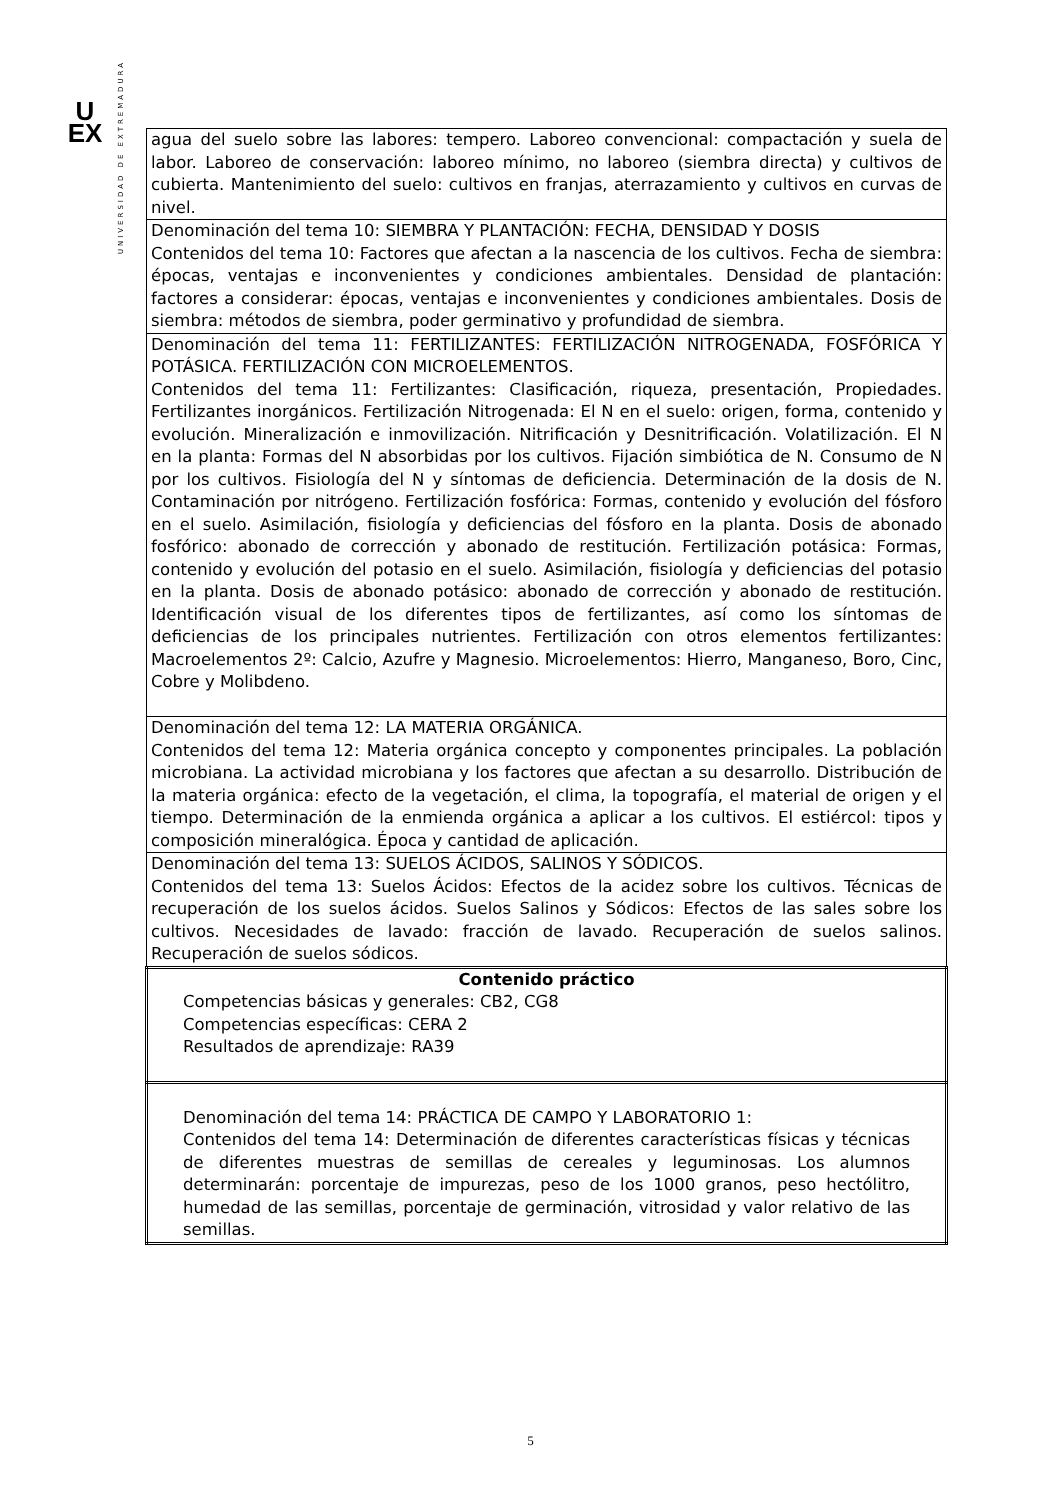U
EX
UNIVERSIDAD DE EXTREMADURA
| agua del suelo sobre las labores: tempero. Laboreo convencional: compactación y suela de labor. Laboreo de conservación: laboreo mínimo, no laboreo (siembra directa) y cultivos de cubierta. Mantenimiento del suelo: cultivos en franjas, aterrazamiento y cultivos en curvas de nivel. |
| Denominación del tema 10: SIEMBRA Y PLANTACIÓN: FECHA, DENSIDAD Y DOSIS Contenidos del tema 10: Factores que afectan a la nascencia de los cultivos. Fecha de siembra: épocas, ventajas e inconvenientes y condiciones ambientales. Densidad de plantación: factores a considerar: épocas, ventajas e inconvenientes y condiciones ambientales. Dosis de siembra: métodos de siembra, poder germinativo y profundidad de siembra. |
| Denominación del tema 11: FERTILIZANTES: FERTILIZACIÓN NITROGENADA, FOSFÓRICA Y POTÁSICA. FERTILIZACIÓN CON MICROELEMENTOS. Contenidos del tema 11: Fertilizantes: Clasificación, riqueza, presentación, Propiedades. Fertilizantes inorgánicos. Fertilización Nitrogenada: El N en el suelo: origen, forma, contenido y evolución. Mineralización e inmovilización. Nitrificación y Desnitrificación. Volatilización. El N en la planta: Formas del N absorbidas por los cultivos. Fijación simbiótica de N. Consumo de N por los cultivos. Fisiología del N y síntomas de deficiencia. Determinación de la dosis de N. Contaminación por nitrógeno. Fertilización fosfórica: Formas, contenido y evolución del fósforo en el suelo. Asimilación, fisiología y deficiencias del fósforo en la planta. Dosis de abonado fosfórico: abonado de corrección y abonado de restitución. Fertilización potásica: Formas, contenido y evolución del potasio en el suelo. Asimilación, fisiología y deficiencias del potasio en la planta. Dosis de abonado potásico: abonado de corrección y abonado de restitución. Identificación visual de los diferentes tipos de fertilizantes, así como los síntomas de deficiencias de los principales nutrientes. Fertilización con otros elementos fertilizantes: Macroelementos 2º: Calcio, Azufre y Magnesio. Microelementos: Hierro, Manganeso, Boro, Cinc, Cobre y Molibdeno. |
| Denominación del tema 12: LA MATERIA ORGÁNICA. Contenidos del tema 12: Materia orgánica concepto y componentes principales. La población microbiana. La actividad microbiana y los factores que afectan a su desarrollo. Distribución de la materia orgánica: efecto de la vegetación, el clima, la topografía, el material de origen y el tiempo. Determinación de la enmienda orgánica a aplicar a los cultivos. El estiércol: tipos y composición mineralógica. Época y cantidad de aplicación. |
| Denominación del tema 13: SUELOS ÁCIDOS, SALINOS Y SÓDICOS. Contenidos del tema 13: Suelos Ácidos: Efectos de la acidez sobre los cultivos. Técnicas de recuperación de los suelos ácidos. Suelos Salinos y Sódicos: Efectos de las sales sobre los cultivos. Necesidades de lavado: fracción de lavado. Recuperación de suelos salinos. Recuperación de suelos sódicos. |
| Contenido práctico Competencias básicas y generales: CB2, CG8 Competencias específicas: CERA 2 Resultados de aprendizaje: RA39 |
| Denominación del tema 14: PRÁCTICA DE CAMPO Y LABORATORIO 1: Contenidos del tema 14: Determinación de diferentes características físicas y técnicas de diferentes muestras de semillas de cereales y leguminosas. Los alumnos determinarán: porcentaje de impurezas, peso de los 1000 granos, peso hectólitro, humedad de las semillas, porcentaje de germinación, vitrosidad y valor relativo de las semillas. |
5